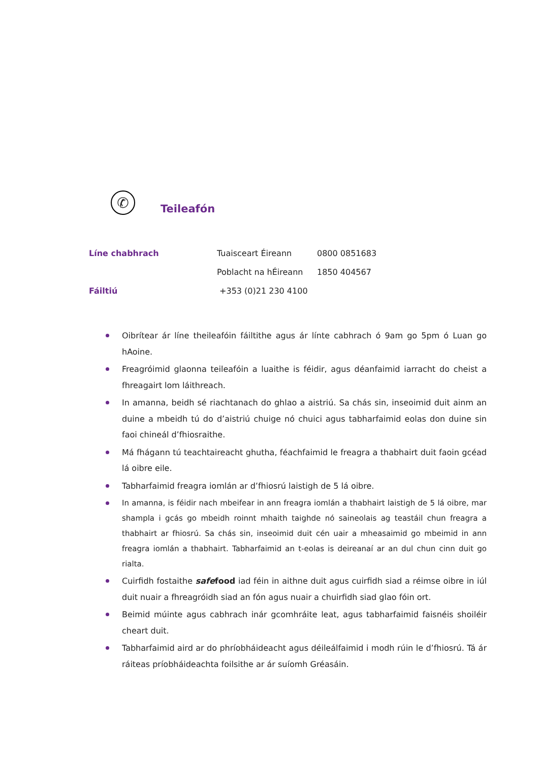✆
Teileafón
| Líne chabhrach | Tuaisceart Éireann | 0800 0851683 |
| | Poblacht na hÉireann | 1850 404567 |
| Fáiltiú | +353 (0)21 230 4100 | |
Oibrítear ár líne theileafóin fáiltithe agus ár línte cabhrach ó 9am go 5pm ó Luan go hAoine.
Freagróimid glaonna teileafóin a luaithe is féidir, agus déanfaimid iarracht do cheist a fhreagairt lom láithreach.
In amanna, beidh sé riachtanach do ghlao a aistriú. Sa chás sin, inseoimid duit ainm an duine a mbeidh tú do d’aistriú chuige nó chuici agus tabharfaimid eolas don duine sin faoi chineál d’fhiosraithe.
Má fhágann tú teachtaireacht ghutha, féachfaimid le freagra a thabhairt duit faoin gcéad lá oibre eile.
Tabharfaimid freagra iomlán ar d’fhiosrú laistigh de 5 lá oibre.
In amanna, is féidir nach mbeifear in ann freagra iomlán a thabhairt laistigh de 5 lá oibre, mar shampla i gcás go mbeidh roinnt mhaith taighde nó saineolais ag teastáil chun freagra a thabhairt ar fhiosrú. Sa chás sin, inseoimid duit cén uair a mheasaimid go mbeimid in ann freagra iomlán a thabhairt. Tabharfaimid an t-eolas is deireanaí ar an dul chun cinn duit go rialta.
Cuirfidh fostaithe safefood iad féin in aithne duit agus cuirfidh siad a réimse oibre in iúl duit nuair a fhreagróidh siad an fón agus nuair a chuirfidh siad glao fóin ort.
Beimid múinte agus cabhrach inár gcomhráite leat, agus tabharfaimid faisnéis shoiléir cheart duit.
Tabharfaimid aird ar do phríobháideacht agus déileálfaimid i modh rúin le d’fhiosrú. Tá ár ráiteas príobháideachta foilsithe ar ár suíomh Gréasáin.